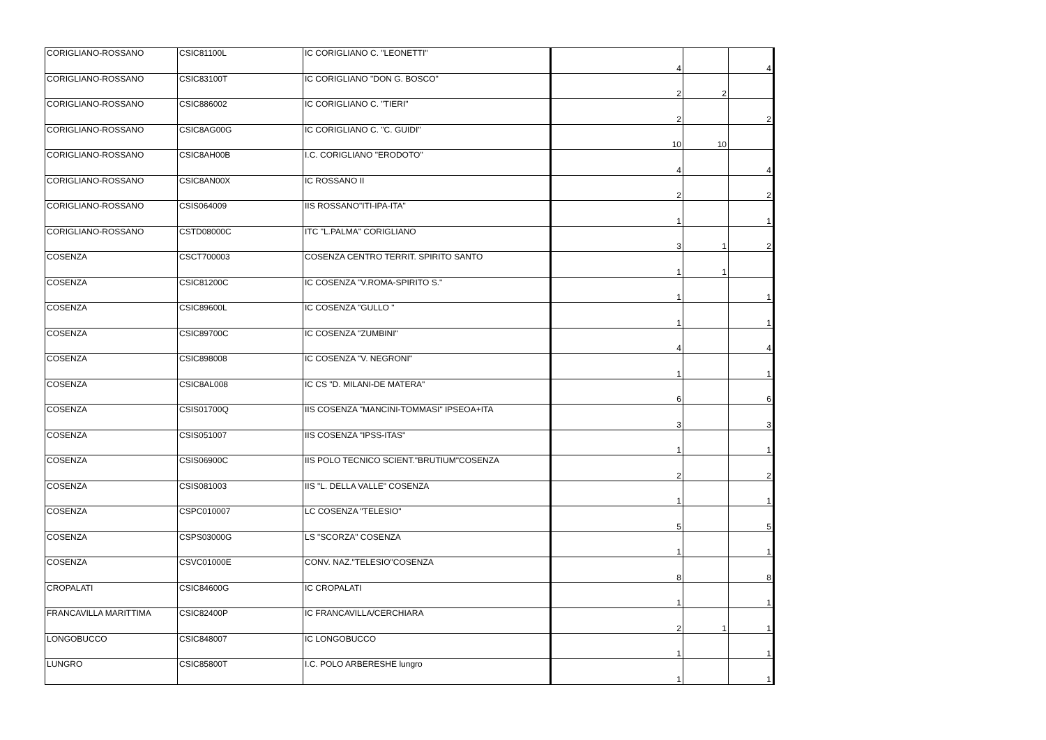| CORIGLIANO-ROSSANO | CSIC81100L | IC CORIGLIANO C. "LEONETTI" | 4 | | 4 |
| CORIGLIANO-ROSSANO | CSIC83100T | IC CORIGLIANO "DON G. BOSCO" | 2 | 2 | |
| CORIGLIANO-ROSSANO | CSIC886002 | IC CORIGLIANO C. "TIERI" | 2 | | 2 |
| CORIGLIANO-ROSSANO | CSIC8AG00G | IC CORIGLIANO C. "C. GUIDI" | 10 | 10 | |
| CORIGLIANO-ROSSANO | CSIC8AH00B | I.C. CORIGLIANO "ERODOTO" | 4 | | 4 |
| CORIGLIANO-ROSSANO | CSIC8AN00X | IC ROSSANO II | 2 | | 2 |
| CORIGLIANO-ROSSANO | CSIS064009 | IIS ROSSANO"ITI-IPA-ITA" | 1 | | 1 |
| CORIGLIANO-ROSSANO | CSTD08000C | ITC "L.PALMA" CORIGLIANO | 3 | 1 | 2 |
| COSENZA | CSCT700003 | COSENZA CENTRO TERRIT. SPIRITO SANTO | 1 | 1 | |
| COSENZA | CSIC81200C | IC COSENZA "V.ROMA-SPIRITO S." | 1 | | 1 |
| COSENZA | CSIC89600L | IC COSENZA "GULLO " | 1 | | 1 |
| COSENZA | CSIC89700C | IC COSENZA "ZUMBINI" | 4 | | 4 |
| COSENZA | CSIC898008 | IC COSENZA "V. NEGRONI" | 1 | | 1 |
| COSENZA | CSIC8AL008 | IC CS "D. MILANI-DE MATERA" | 6 | | 6 |
| COSENZA | CSIS01700Q | IIS COSENZA "MANCINI-TOMMASI" IPSEOA+ITA | 3 | | 3 |
| COSENZA | CSIS051007 | IIS COSENZA "IPSS-ITAS" | 1 | | 1 |
| COSENZA | CSIS06900C | IIS POLO TECNICO SCIENT."BRUTIUM"COSENZA | 2 | | 2 |
| COSENZA | CSIS081003 | IIS "L. DELLA VALLE" COSENZA | 1 | | 1 |
| COSENZA | CSPC010007 | LC COSENZA "TELESIO" | 5 | | 5 |
| COSENZA | CSPS03000G | LS "SCORZA" COSENZA | 1 | | 1 |
| COSENZA | CSVC01000E | CONV. NAZ."TELESIO"COSENZA | 8 | | 8 |
| CROPALATI | CSIC84600G | IC CROPALATI | 1 | | 1 |
| FRANCAVILLA MARITTIMA | CSIC82400P | IC FRANCAVILLA/CERCHIARA | 2 | 1 | 1 |
| LONGOBUCCO | CSIC848007 | IC LONGOBUCCO | 1 | | 1 |
| LUNGRO | CSIC85800T | I.C. POLO ARBERESHE lungro | 1 | | 1 |